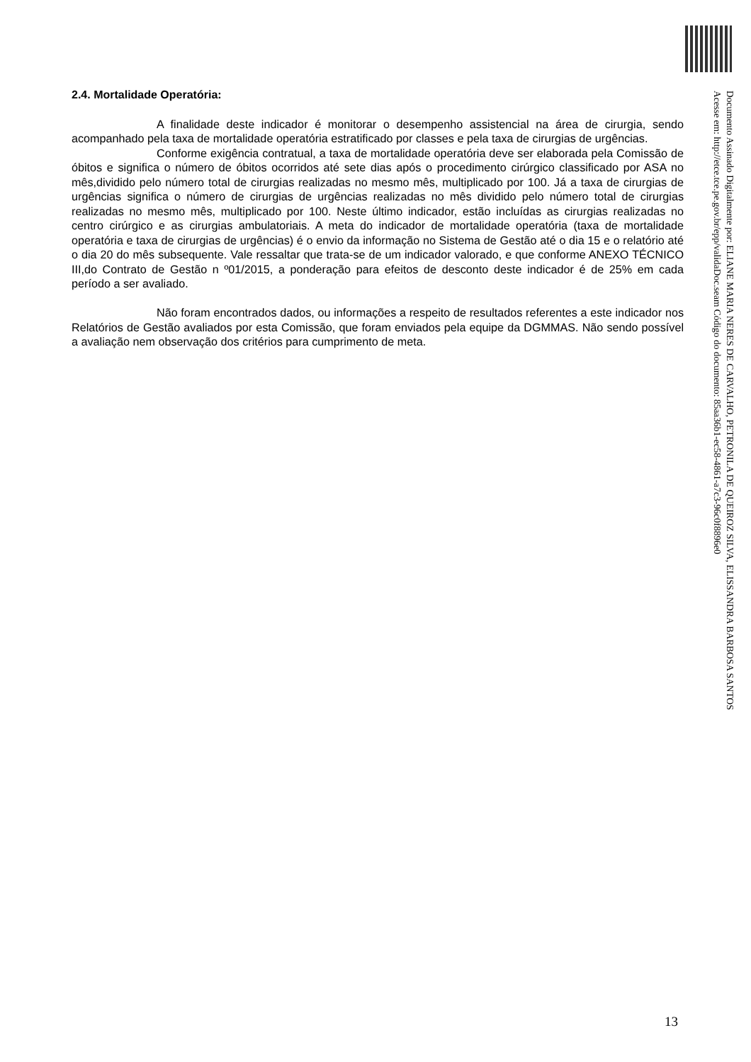2.4. Mortalidade Operatória:
A finalidade deste indicador é monitorar o desempenho assistencial na área de cirurgia, sendo acompanhado pela taxa de mortalidade operatória estratificado por classes e pela taxa de cirurgias de urgências.
Conforme exigência contratual, a taxa de mortalidade operatória deve ser elaborada pela Comissão de óbitos e significa o número de óbitos ocorridos até sete dias após o procedimento cirúrgico classificado por ASA no mês,dividido pelo número total de cirurgias realizadas no mesmo mês, multiplicado por 100. Já a taxa de cirurgias de urgências significa o número de cirurgias de urgências realizadas no mês dividido pelo número total de cirurgias realizadas no mesmo mês, multiplicado por 100. Neste último indicador, estão incluídas as cirurgias realizadas no centro cirúrgico e as cirurgias ambulatoriais. A meta do indicador de mortalidade operatória (taxa de mortalidade operatória e taxa de cirurgias de urgências) é o envio da informação no Sistema de Gestão até o dia 15 e o relatório até o dia 20 do mês subsequente. Vale ressaltar que trata-se de um indicador valorado, e que conforme ANEXO TÉCNICO III,do Contrato de Gestão n º01/2015, a ponderação para efeitos de desconto deste indicador é de 25% em cada período a ser avaliado.
Não foram encontrados dados, ou informações a respeito de resultados referentes a este indicador nos Relatórios de Gestão avaliados por esta Comissão, que foram enviados pela equipe da DGMMAS. Não sendo possível a avaliação nem observação dos critérios para cumprimento de meta.
Documento Assinado Digitalmente por: ELIANE MARIA NERES DE CARVALHO, PETRONILA DE QUEIROZ SILVA, ELISSANDRA BARBOSA SANTOS
Acesse em: http://etce.tce.pe.gov.br/epp/validaDoc.seam Código do documento: 85aa36b1-ec58-4861-a7c3-96c0f8896e0
13